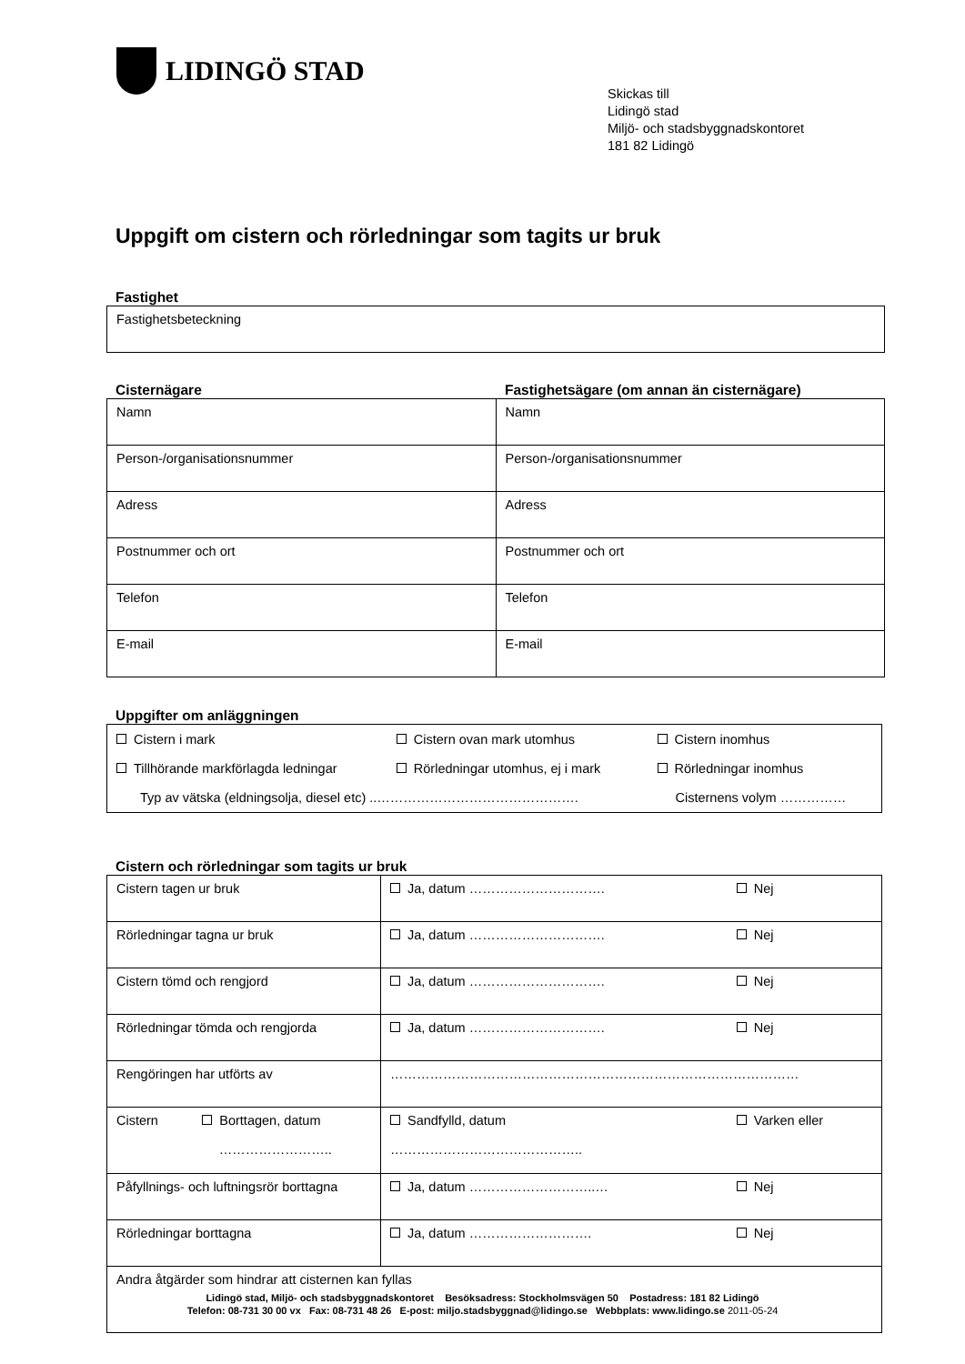LIDINGÖ STAD
Skickas till
Lidingö stad
Miljö- och stadsbyggnadskontoret
181 82 Lidingö
Uppgift om cistern och rörledningar som tagits ur bruk
Fastighet
| Fastighetsbeteckning |
Cisternägare Fastighetsägare (om annan än cisternägare)
| Namn | Namn |
| Person-/organisationsnummer | Person-/organisationsnummer |
| Adress | Adress |
| Postnummer och ort | Postnummer och ort |
| Telefon | Telefon |
| E-mail | E-mail |
Uppgifter om anläggningen
| Cistern i mark | Cistern ovan mark utomhus | Cistern inomhus |
| Tillhörande markförlagda ledningar | Rörledningar utomhus, ej i mark | Rörledningar inomhus |
| Typ av vätska (eldningsolja, diesel etc) ..………………………………………. | | Cisternens volym …………… |
Cistern och rörledningar som tagits ur bruk
| Cistern tagen ur bruk | Ja, datum …………………………. | Nej |
| Rörledningar tagna ur bruk | Ja, datum …………………………. | Nej |
| Cistern tömd och rengjord | Ja, datum …………………………. | Nej |
| Rörledningar tömda och rengjorda | Ja, datum …………………………. | Nej |
| Rengöringen har utförts av | ………………………………………………………………………………… | |
| Cistern Borttagen, datum …………………….. | Sandfylld, datum …………………………………….. | Varken eller |
| Påfyllnings- och luftningsrör borttagna | Ja, datum ………………………..… | Nej |
| Rörledningar borttagna | Ja, datum ………………………. | Nej |
| Andra åtgärder som hindrar att cisternen kan fyllas | | |
Lidingö stad, Miljö- och stadsbyggnadskontoret Besöksadress: Stockholmsvägen 50 Postadress: 181 82 Lidingö
Telefon: 08-731 30 00 vx Fax: 08-731 48 26 E-post: miljo.stadsbyggnad@lidingo.se Webbplats: www.lidingo.se 2011-05-24